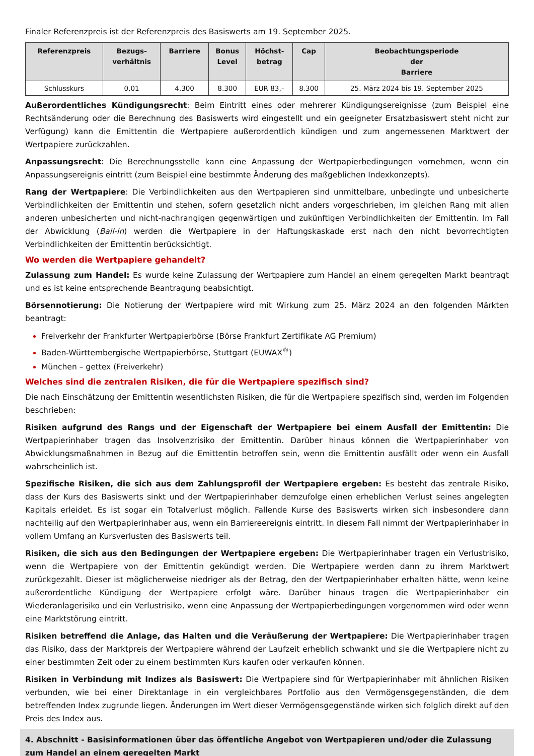Finaler Referenzpreis ist der Referenzpreis des Basiswerts am 19. September 2025.
| Referenzpreis | Bezugs- verhältnis | Barriere | Bonus Level | Höchst- betrag | Cap | Beobachtungsperiode der Barriere |
| --- | --- | --- | --- | --- | --- | --- |
| Schlusskurs | 0,01 | 4.300 | 8.300 | EUR 83,– | 8.300 | 25. März 2024 bis 19. September 2025 |
Außerordentliches Kündigungsrecht: Beim Eintritt eines oder mehrerer Kündigungsereignisse (zum Beispiel eine Rechtsänderung oder die Berechnung des Basiswerts wird eingestellt und ein geeigneter Ersatzbasiswert steht nicht zur Verfügung) kann die Emittentin die Wertpapiere außerordentlich kündigen und zum angemessenen Marktwert der Wertpapiere zurückzahlen.
Anpassungsrecht: Die Berechnungsstelle kann eine Anpassung der Wertpapierbedingungen vornehmen, wenn ein Anpassungsereignis eintritt (zum Beispiel eine bestimmte Änderung des maßgeblichen Indexkonzepts).
Rang der Wertpapiere: Die Verbindlichkeiten aus den Wertpapieren sind unmittelbare, unbedingte und unbesicherte Verbindlichkeiten der Emittentin und stehen, sofern gesetzlich nicht anders vorgeschrieben, im gleichen Rang mit allen anderen unbesicherten und nicht-nachrangigen gegenwärtigen und zukünftigen Verbindlichkeiten der Emittentin. Im Fall der Abwicklung (Bail-in) werden die Wertpapiere in der Haftungskaskade erst nach den nicht bevorrechtigten Verbindlichkeiten der Emittentin berücksichtigt.
Wo werden die Wertpapiere gehandelt?
Zulassung zum Handel: Es wurde keine Zulassung der Wertpapiere zum Handel an einem geregelten Markt beantragt und es ist keine entsprechende Beantragung beabsichtigt.
Börsennotierung: Die Notierung der Wertpapiere wird mit Wirkung zum 25. März 2024 an den folgenden Märkten beantragt:
Freiverkehr der Frankfurter Wertpapierbörse (Börse Frankfurt Zertifikate AG Premium)
Baden-Württembergische Wertpapierbörse, Stuttgart (EUWAX<sup>®</sup>)
München – gettex (Freiverkehr)
Welches sind die zentralen Risiken, die für die Wertpapiere spezifisch sind?
Die nach Einschätzung der Emittentin wesentlichsten Risiken, die für die Wertpapiere spezifisch sind, werden im Folgenden beschrieben:
Risiken aufgrund des Rangs und der Eigenschaft der Wertpapiere bei einem Ausfall der Emittentin: Die Wertpapierinhaber tragen das Insolvenzrisiko der Emittentin. Darüber hinaus können die Wertpapierinhaber von Abwicklungsmaßnahmen in Bezug auf die Emittentin betroffen sein, wenn die Emittentin ausfällt oder wenn ein Ausfall wahrscheinlich ist.
Spezifische Risiken, die sich aus dem Zahlungsprofil der Wertpapiere ergeben: Es besteht das zentrale Risiko, dass der Kurs des Basiswerts sinkt und der Wertpapierinhaber demzufolge einen erheblichen Verlust seines angelegten Kapitals erleidet. Es ist sogar ein Totalverlust möglich. Fallende Kurse des Basiswerts wirken sich insbesondere dann nachteilig auf den Wertpapierinhaber aus, wenn ein Barriereereignis eintritt. In diesem Fall nimmt der Wertpapierinhaber in vollem Umfang an Kursverlusten des Basiswerts teil.
Risiken, die sich aus den Bedingungen der Wertpapiere ergeben: Die Wertpapierinhaber tragen ein Verlustrisiko, wenn die Wertpapiere von der Emittentin gekündigt werden. Die Wertpapiere werden dann zu ihrem Marktwert zurückgezahlt. Dieser ist möglicherweise niedriger als der Betrag, den der Wertpapierinhaber erhalten hätte, wenn keine außerordentliche Kündigung der Wertpapiere erfolgt wäre. Darüber hinaus tragen die Wertpapierinhaber ein Wiederanlagerisiko und ein Verlustrisiko, wenn eine Anpassung der Wertpapierbedingungen vorgenommen wird oder wenn eine Marktstörung eintritt.
Risiken betreffend die Anlage, das Halten und die Veräußerung der Wertpapiere: Die Wertpapierinhaber tragen das Risiko, dass der Marktpreis der Wertpapiere während der Laufzeit erheblich schwankt und sie die Wertpapiere nicht zu einer bestimmten Zeit oder zu einem bestimmten Kurs kaufen oder verkaufen können.
Risiken in Verbindung mit Indizes als Basiswert: Die Wertpapiere sind für Wertpapierinhaber mit ähnlichen Risiken verbunden, wie bei einer Direktanlage in ein vergleichbares Portfolio aus den Vermögensgegenständen, die dem betreffenden Index zugrunde liegen. Änderungen im Wert dieser Vermögensgegenstände wirken sich folglich direkt auf den Preis des Index aus.
4. Abschnitt - Basisinformationen über das öffentliche Angebot von Wertpapieren und/oder die Zulassung zum Handel an einem geregelten Markt